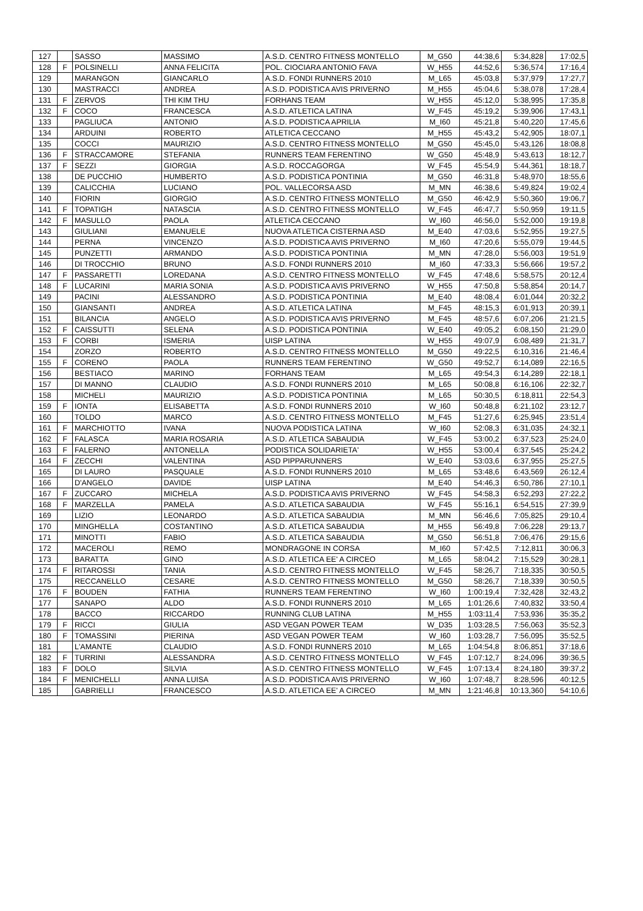| 127 | | SASSO | MASSIMO | A.S.D. CENTRO FITNESS MONTELLO | M_G50 | 44:38,6 | 5:34,828 | 17:02,5 |
| 128 | F | POLSINELLI | ANNA FELICITA | POL. CIOCIARA ANTONIO FAVA | W_H55 | 44:52,6 | 5:36,574 | 17:16,4 |
| 129 | | MARANGON | GIANCARLO | A.S.D. FONDI RUNNERS 2010 | M_L65 | 45:03,8 | 5:37,979 | 17:27,7 |
| 130 | | MASTRACCI | ANDREA | A.S.D. PODISTICA AVIS PRIVERNO | M_H55 | 45:04,6 | 5:38,078 | 17:28,4 |
| 131 | F | ZERVOS | THI KIM THU | FORHANS TEAM | W_H55 | 45:12,0 | 5:38,995 | 17:35,8 |
| 132 | F | COCO | FRANCESCA | A.S.D. ATLETICA LATINA | W_F45 | 45:19,2 | 5:39,906 | 17:43,1 |
| 133 | | PAGLIUCA | ANTONIO | A.S.D. PODISTICA APRILIA | M_I60 | 45:21,8 | 5:40,220 | 17:45,6 |
| 134 | | ARDUINI | ROBERTO | ATLETICA CECCANO | M_H55 | 45:43,2 | 5:42,905 | 18:07,1 |
| 135 | | COCCI | MAURIZIO | A.S.D. CENTRO FITNESS MONTELLO | M_G50 | 45:45,0 | 5:43,126 | 18:08,8 |
| 136 | F | STRACCAMORE | STEFANIA | RUNNERS TEAM FERENTINO | W_G50 | 45:48,9 | 5:43,613 | 18:12,7 |
| 137 | F | SEZZI | GIORGIA | A.S.D. ROCCAGORGA | W_F45 | 45:54,9 | 5:44,361 | 18:18,7 |
| 138 | | DE PUCCHIO | HUMBERTO | A.S.D. PODISTICA PONTINIA | M_G50 | 46:31,8 | 5:48,970 | 18:55,6 |
| 139 | | CALICCHIA | LUCIANO | POL. VALLECORSA ASD | M_MN | 46:38,6 | 5:49,824 | 19:02,4 |
| 140 | | FIORIN | GIORGIO | A.S.D. CENTRO FITNESS MONTELLO | M_G50 | 46:42,9 | 5:50,360 | 19:06,7 |
| 141 | F | TOPATIGH | NATASCIA | A.S.D. CENTRO FITNESS MONTELLO | W_F45 | 46:47,7 | 5:50,959 | 19:11,5 |
| 142 | F | MASULLO | PAOLA | ATLETICA CECCANO | W_I60 | 46:56,0 | 5:52,000 | 19:19,8 |
| 143 | | GIULIANI | EMANUELE | NUOVA ATLETICA CISTERNA ASD | M_E40 | 47:03,6 | 5:52,955 | 19:27,5 |
| 144 | | PERNA | VINCENZO | A.S.D. PODISTICA AVIS PRIVERNO | M_I60 | 47:20,6 | 5:55,079 | 19:44,5 |
| 145 | | PUNZETTI | ARMANDO | A.S.D. PODISTICA PONTINIA | M_MN | 47:28,0 | 5:56,003 | 19:51,9 |
| 146 | | DI TROCCHIO | BRUNO | A.S.D. FONDI RUNNERS 2010 | M_I60 | 47:33,3 | 5:56,666 | 19:57,2 |
| 147 | F | PASSARETTI | LOREDANA | A.S.D. CENTRO FITNESS MONTELLO | W_F45 | 47:48,6 | 5:58,575 | 20:12,4 |
| 148 | F | LUCARINI | MARIA SONIA | A.S.D. PODISTICA AVIS PRIVERNO | W_H55 | 47:50,8 | 5:58,854 | 20:14,7 |
| 149 | | PACINI | ALESSANDRO | A.S.D. PODISTICA PONTINIA | M_E40 | 48:08,4 | 6:01,044 | 20:32,2 |
| 150 | | GIANSANTI | ANDREA | A.S.D. ATLETICA LATINA | M_F45 | 48:15,3 | 6:01,913 | 20:39,1 |
| 151 | | BILANCIA | ANGELO | A.S.D. PODISTICA AVIS PRIVERNO | M_F45 | 48:57,6 | 6:07,206 | 21:21,5 |
| 152 | F | CAISSUTTI | SELENA | A.S.D. PODISTICA PONTINIA | W_E40 | 49:05,2 | 6:08,150 | 21:29,0 |
| 153 | F | CORBI | ISMERIA | UISP LATINA | W_H55 | 49:07,9 | 6:08,489 | 21:31,7 |
| 154 | | ZORZO | ROBERTO | A.S.D. CENTRO FITNESS MONTELLO | M_G50 | 49:22,5 | 6:10,316 | 21:46,4 |
| 155 | F | CORENO | PAOLA | RUNNERS TEAM FERENTINO | W_G50 | 49:52,7 | 6:14,089 | 22:16,5 |
| 156 | | BESTIACO | MARINO | FORHANS TEAM | M_L65 | 49:54,3 | 6:14,289 | 22:18,1 |
| 157 | | DI MANNO | CLAUDIO | A.S.D. FONDI RUNNERS 2010 | M_L65 | 50:08,8 | 6:16,106 | 22:32,7 |
| 158 | | MICHELI | MAURIZIO | A.S.D. PODISTICA PONTINIA | M_L65 | 50:30,5 | 6:18,811 | 22:54,3 |
| 159 | F | IONTA | ELISABETTA | A.S.D. FONDI RUNNERS 2010 | W_I60 | 50:48,8 | 6:21,102 | 23:12,7 |
| 160 | | TOLDO | MARCO | A.S.D. CENTRO FITNESS MONTELLO | M_F45 | 51:27,6 | 6:25,945 | 23:51,4 |
| 161 | F | MARCHIOTTO | IVANA | NUOVA PODISTICA LATINA | W_I60 | 52:08,3 | 6:31,035 | 24:32,1 |
| 162 | F | FALASCA | MARIA ROSARIA | A.S.D. ATLETICA SABAUDIA | W_F45 | 53:00,2 | 6:37,523 | 25:24,0 |
| 163 | F | FALERNO | ANTONELLA | PODISTICA SOLIDARIETA' | W_H55 | 53:00,4 | 6:37,545 | 25:24,2 |
| 164 | F | ZECCHI | VALENTINA | ASD PIPPARUNNERS | W_E40 | 53:03,6 | 6:37,955 | 25:27,5 |
| 165 | | DI LAURO | PASQUALE | A.S.D. FONDI RUNNERS 2010 | M_L65 | 53:48,6 | 6:43,569 | 26:12,4 |
| 166 | | D'ANGELO | DAVIDE | UISP LATINA | M_E40 | 54:46,3 | 6:50,786 | 27:10,1 |
| 167 | F | ZUCCARO | MICHELA | A.S.D. PODISTICA AVIS PRIVERNO | W_F45 | 54:58,3 | 6:52,293 | 27:22,2 |
| 168 | F | MARZELLA | PAMELA | A.S.D. ATLETICA SABAUDIA | W_F45 | 55:16,1 | 6:54,515 | 27:39,9 |
| 169 | | LIZIO | LEONARDO | A.S.D. ATLETICA SABAUDIA | M_MN | 56:46,6 | 7:05,825 | 29:10,4 |
| 170 | | MINGHELLA | COSTANTINO | A.S.D. ATLETICA SABAUDIA | M_H55 | 56:49,8 | 7:06,228 | 29:13,7 |
| 171 | | MINOTTI | FABIO | A.S.D. ATLETICA SABAUDIA | M_G50 | 56:51,8 | 7:06,476 | 29:15,6 |
| 172 | | MACEROLI | REMO | MONDRAGONE IN CORSA | M_I60 | 57:42,5 | 7:12,811 | 30:06,3 |
| 173 | | BARATTA | GINO | A.S.D. ATLETICA EE' A CIRCEO | M_L65 | 58:04,2 | 7:15,529 | 30:28,1 |
| 174 | F | RITAROSSI | TANIA | A.S.D. CENTRO FITNESS MONTELLO | W_F45 | 58:26,7 | 7:18,335 | 30:50,5 |
| 175 | | RECCANELLO | CESARE | A.S.D. CENTRO FITNESS MONTELLO | M_G50 | 58:26,7 | 7:18,339 | 30:50,5 |
| 176 | F | BOUDEN | FATHIA | RUNNERS TEAM FERENTINO | W_I60 | 1:00:19,4 | 7:32,428 | 32:43,2 |
| 177 | | SANAPO | ALDO | A.S.D. FONDI RUNNERS 2010 | M_L65 | 1:01:26,6 | 7:40,832 | 33:50,4 |
| 178 | | BACCO | RICCARDO | RUNNING CLUB LATINA | M_H55 | 1:03:11,4 | 7:53,936 | 35:35,2 |
| 179 | F | RICCI | GIULIA | ASD VEGAN POWER TEAM | W_D35 | 1:03:28,5 | 7:56,063 | 35:52,3 |
| 180 | F | TOMASSINI | PIERINA | ASD VEGAN POWER TEAM | W_I60 | 1:03:28,7 | 7:56,095 | 35:52,5 |
| 181 | | L'AMANTE | CLAUDIO | A.S.D. FONDI RUNNERS 2010 | M_L65 | 1:04:54,8 | 8:06,851 | 37:18,6 |
| 182 | F | TURRINI | ALESSANDRA | A.S.D. CENTRO FITNESS MONTELLO | W_F45 | 1:07:12,7 | 8:24,096 | 39:36,5 |
| 183 | F | DOLO | SILVIA | A.S.D. CENTRO FITNESS MONTELLO | W_F45 | 1:07:13,4 | 8:24,180 | 39:37,2 |
| 184 | F | MENICHELLI | ANNA LUISA | A.S.D. PODISTICA AVIS PRIVERNO | W_I60 | 1:07:48,7 | 8:28,596 | 40:12,5 |
| 185 | | GABRIELLI | FRANCESCO | A.S.D. ATLETICA EE' A CIRCEO | M_MN | 1:21:46,8 | 10:13,360 | 54:10,6 |